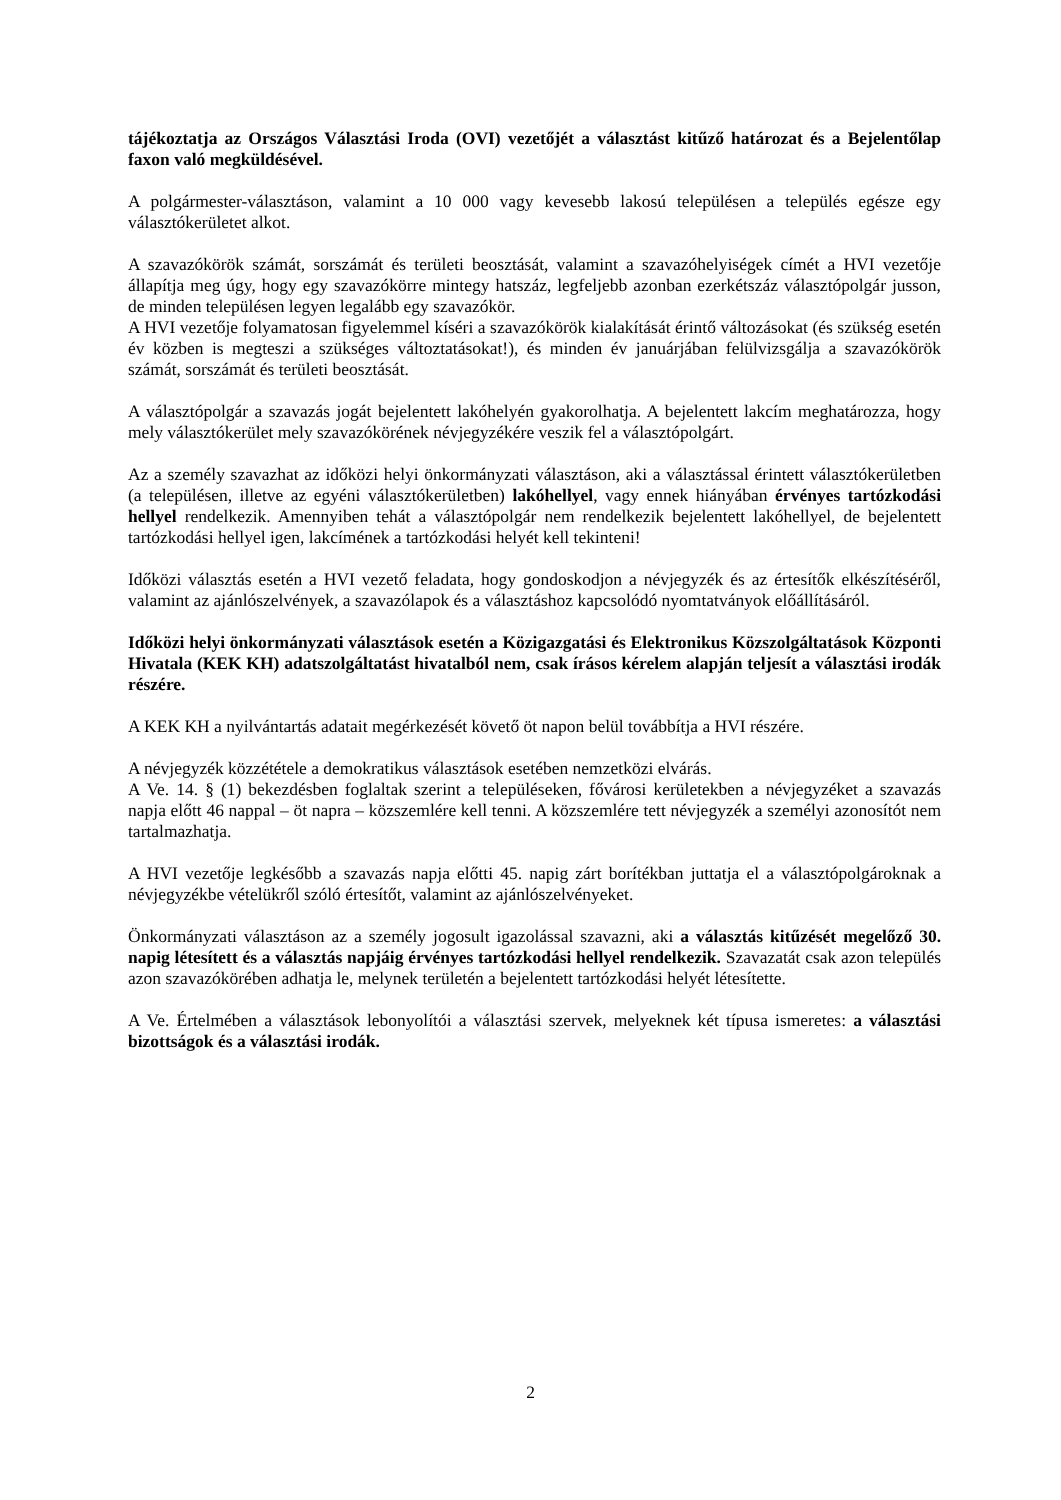tájékoztatja az Országos Választási Iroda (OVI) vezetőjét a választást kitűző határozat és a Bejelentőlap faxon való megküldésével.
A polgármester-választáson, valamint a 10 000 vagy kevesebb lakosú településen a település egésze egy választókerületet alkot.
A szavazókörök számát, sorszámát és területi beosztását, valamint a szavazóhelyiségek címét a HVI vezetője állapítja meg úgy, hogy egy szavazókörre mintegy hatszáz, legfeljebb azonban ezerkétszáz választópolgár jusson, de minden településen legyen legalább egy szavazókör.
A HVI vezetője folyamatosan figyelemmel kíséri a szavazókörök kialakítását érintő változásokat (és szükség esetén év közben is megteszi a szükséges változtatásokat!), és minden év januárjában felülvizsgálja a szavazókörök számát, sorszámát és területi beosztását.
A választópolgár a szavazás jogát bejelentett lakóhelyén gyakorolhatja. A bejelentett lakcím meghatározza, hogy mely választókerület mely szavazókörének névjegyzékére veszik fel a választópolgárt.
Az a személy szavazhat az időközi helyi önkormányzati választáson, aki a választással érintett választókerületben (a településen, illetve az egyéni választókerületben) lakóhellyel, vagy ennek hiányában érvényes tartózkodási hellyel rendelkezik. Amennyiben tehát a választópolgár nem rendelkezik bejelentett lakóhellyel, de bejelentett tartózkodási hellyel igen, lakcímének a tartózkodási helyét kell tekinteni!
Időközi választás esetén a HVI vezető feladata, hogy gondoskodjon a névjegyzék és az értesítők elkészítéséről, valamint az ajánlószelvények, a szavazólapok és a választáshoz kapcsolódó nyomtatványok előállításáról.
Időközi helyi önkormányzati választások esetén a Közigazgatási és Elektronikus Közszolgáltatások Központi Hivatala (KEK KH) adatszolgáltatást hivatalból nem, csak írásos kérelem alapján teljesít a választási irodák részére.
A KEK KH a nyilvántartás adatait megérkezését követő öt napon belül továbbítja a HVI részére.
A névjegyzék közzététele a demokratikus választások esetében nemzetközi elvárás.
A Ve. 14. § (1) bekezdésben foglaltak szerint a településeken, fővárosi kerületekben a névjegyzéket a szavazás napja előtt 46 nappal – öt napra – közszemlére kell tenni. A közszemlére tett névjegyzék a személyi azonosítót nem tartalmazhatja.
A HVI vezetője legkésőbb a szavazás napja előtti 45. napig zárt borítékban juttatja el a választópolgároknak a névjegyzékbe vételükről szóló értesítőt, valamint az ajánlószelvényeket.
Önkormányzati választáson az a személy jogosult igazolással szavazni, aki a választás kitűzését megelőző 30. napig létesített és a választás napjáig érvényes tartózkodási hellyel rendelkezik. Szavazatát csak azon település azon szavazókörében adhatja le, melynek területén a bejelentett tartózkodási helyét létesítette.
A Ve. Értelmében a választások lebonyolítói a választási szervek, melyeknek két típusa ismeretes: a választási bizottságok és a választási irodák.
2